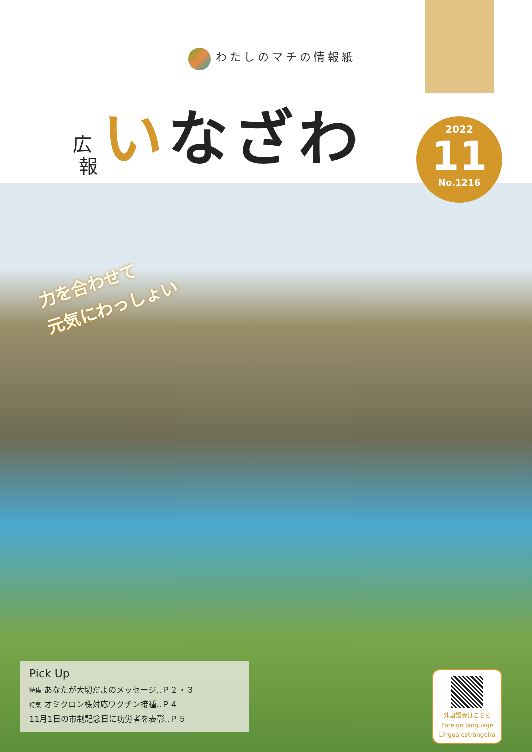わたしのマチの情報紙
広
報
いなざわ
2022
11
No.1216
力を合わせて
元気にわっしょい
Pick Up
特集 あなたが大切だよのメッセージ‥Ｐ２・３
特集 オミクロン株対応ワクチン接種‥Ｐ４
11月1日の市制記念日に功労者を表彰‥Ｐ５
外国語版はこちら
Foreign language
Língua estrangeira